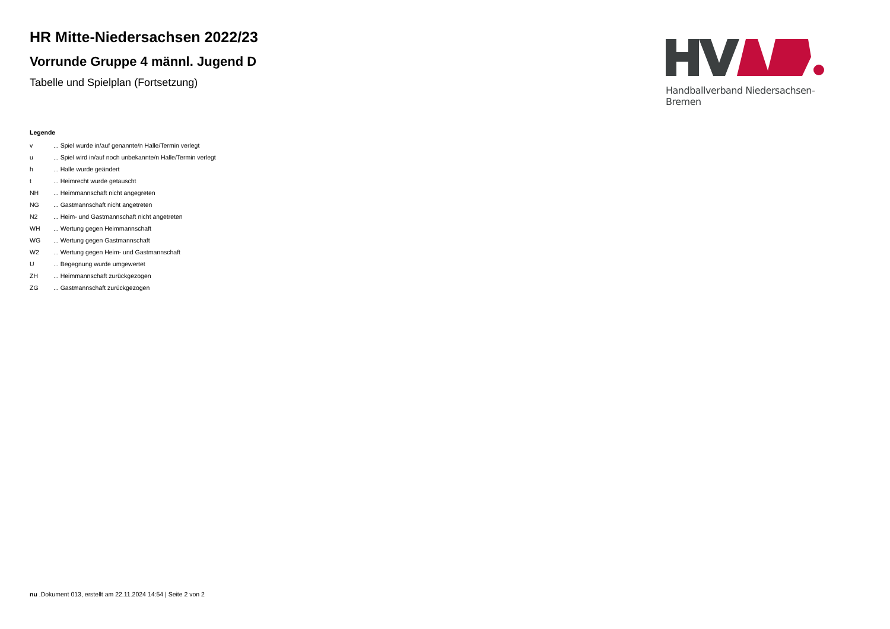HR Mitte-Niedersachsen 2022/23
Vorrunde Gruppe 4 männl. Jugend D
Tabelle und Spielplan (Fortsetzung)
Handballverband Niedersachsen-Bremen
Legende
| v | ... Spiel wurde in/auf genannte/n Halle/Termin verlegt |
| u | ... Spiel wird in/auf noch unbekannte/n Halle/Termin verlegt |
| h | ... Halle wurde geändert |
| t | ... Heimrecht wurde getauscht |
| NH | ... Heimmannschaft nicht angegreten |
| NG | ... Gastmannschaft nicht angetreten |
| N2 | ... Heim- und Gastmannschaft nicht angetreten |
| WH | ... Wertung gegen Heimmannschaft |
| WG | ... Wertung gegen Gastmannschaft |
| W2 | ... Wertung gegen Heim- und Gastmannschaft |
| U | ... Begegnung wurde umgewertet |
| ZH | ... Heimmannschaft zurückgezogen |
| ZG | ... Gastmannschaft zurückgezogen |
nu .Dokument 013, erstellt am 22.11.2024 14:54 | Seite 2 von 2